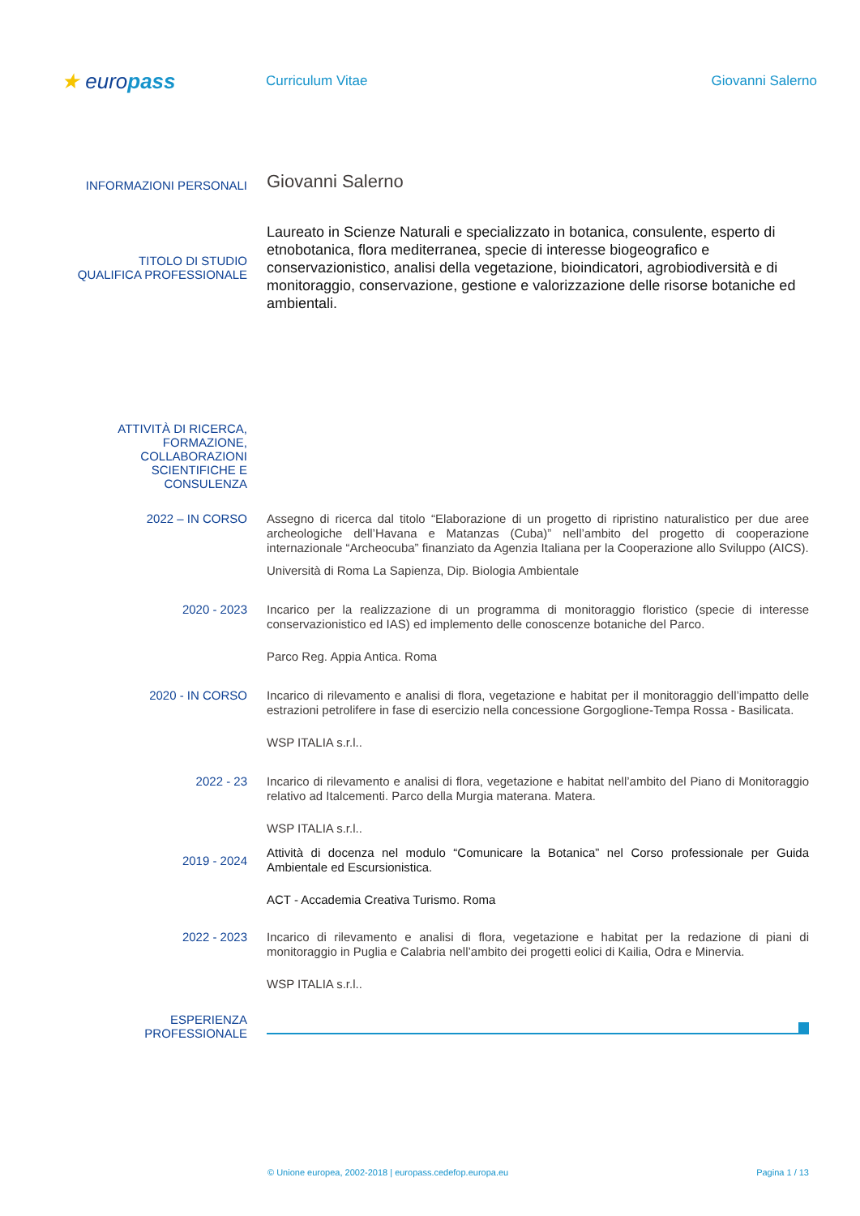★ europass
Curriculum Vitae Giovanni Salerno
INFORMAZIONI PERSONALI
Giovanni Salerno
TITOLO DI STUDIO
QUALIFICA PROFESSIONALE
Laureato in Scienze Naturali e specializzato in botanica, consulente, esperto di etnobotanica, flora mediterranea, specie di interesse biogeografico e conservazionistico, analisi della vegetazione, bioindicatori, agrobiodiversità e di monitoraggio, conservazione, gestione e valorizzazione delle risorse botaniche ed ambientali.
ATTIVITÀ DI RICERCA,
FORMAZIONE,
COLLABORAZIONI
SCIENTIFICHE E
CONSULENZA
2022 – IN CORSO
Assegno di ricerca dal titolo “Elaborazione di un progetto di ripristino naturalistico per due aree archeologiche dell’Havana e Matanzas (Cuba)” nell’ambito del progetto di cooperazione internazionale “Archeocuba” finanziato da Agenzia Italiana per la Cooperazione allo Sviluppo (AICS).
Università di Roma La Sapienza, Dip. Biologia Ambientale
2020 - 2023
Incarico per la realizzazione di un programma di monitoraggio floristico (specie di interesse conservazionistico ed IAS) ed implemento delle conoscenze botaniche del Parco.
Parco Reg. Appia Antica. Roma
2020 - IN CORSO
Incarico di rilevamento e analisi di flora, vegetazione e habitat per il monitoraggio dell’impatto delle estrazioni petrolifere in fase di esercizio nella concessione Gorgoglione-Tempa Rossa - Basilicata.
WSP ITALIA s.r.l..
2022 - 23
Incarico di rilevamento e analisi di flora, vegetazione e habitat nell’ambito del Piano di Monitoraggio relativo ad Italcementi. Parco della Murgia materana. Matera.
WSP ITALIA s.r.l..
2019 - 2024
Attività di docenza nel modulo “Comunicare la Botanica” nel Corso professionale per Guida Ambientale ed Escursionistica.
ACT - Accademia Creativa Turismo. Roma
2022 - 2023
Incarico di rilevamento e analisi di flora, vegetazione e habitat per la redazione di piani di monitoraggio in Puglia e Calabria nell’ambito dei progetti eolici di Kailia, Odra e Minervia.
WSP ITALIA s.r.l..
ESPERIENZA
PROFESSIONALE
© Unione europea, 2002-2018 | europass.cedefop.europa.eu Pagina 1 / 13